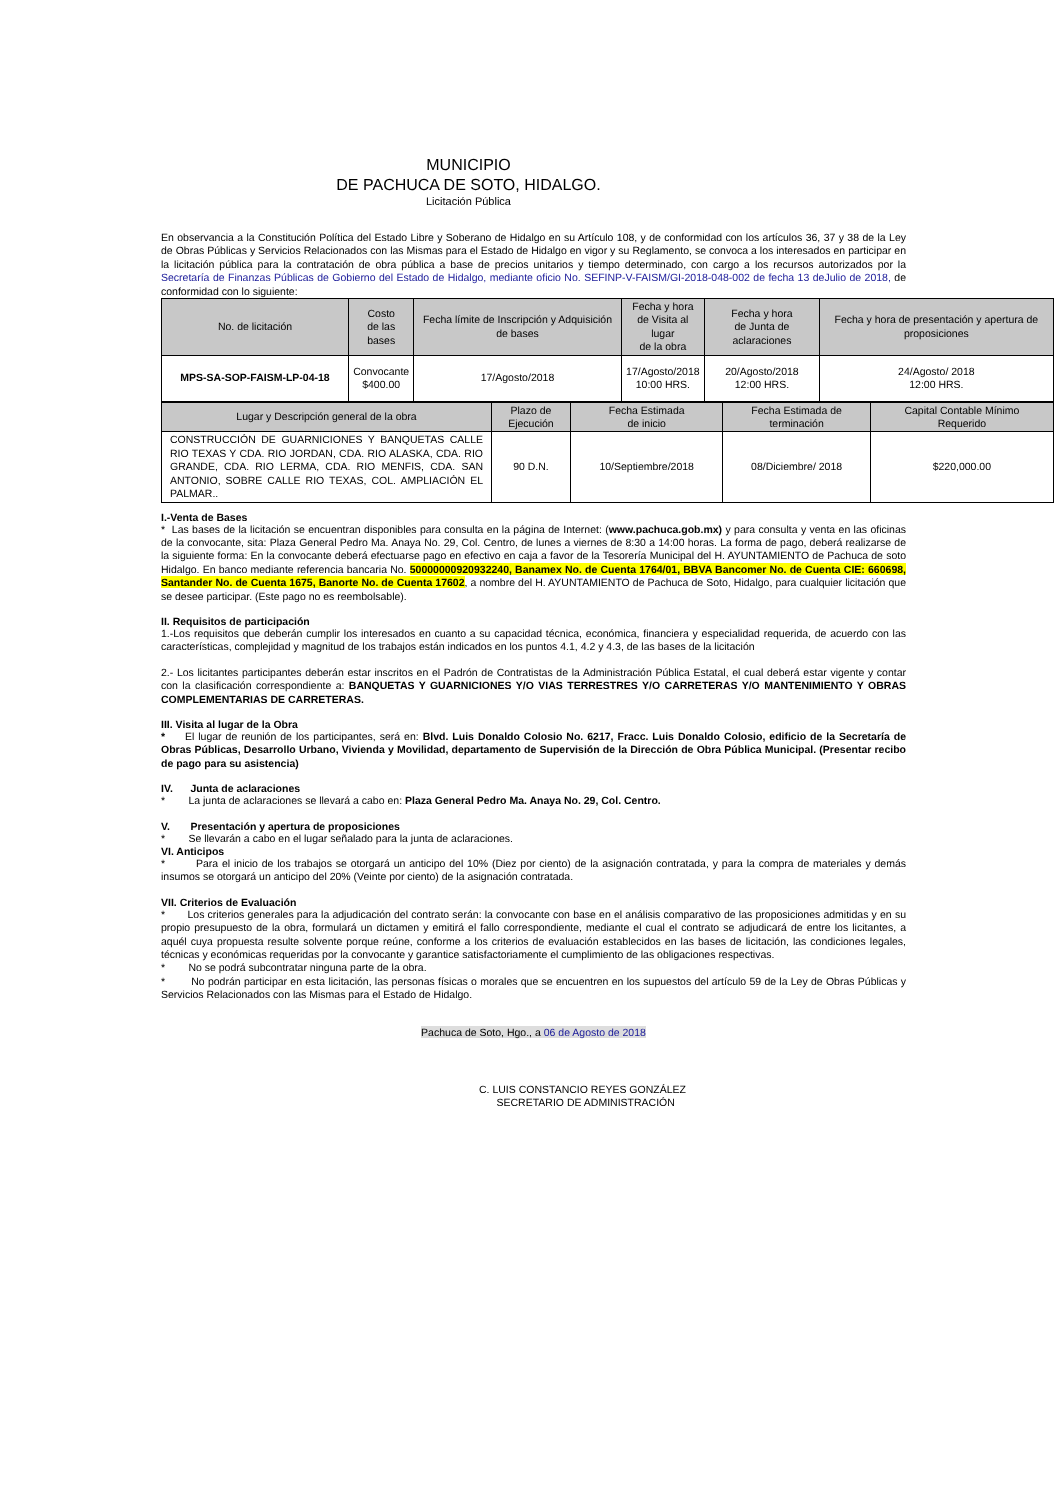MUNICIPIO
DE PACHUCA DE SOTO, HIDALGO.
Licitación Pública
En observancia a la Constitución Política del Estado Libre y Soberano de Hidalgo en su Artículo 108, y de conformidad con los artículos 36, 37 y 38 de la Ley de Obras Públicas y Servicios Relacionados con las Mismas para el Estado de Hidalgo en vigor y su Reglamento, se convoca a los interesados en participar en la licitación pública para la contratación de obra pública a base de precios unitarios y tiempo determinado, con cargo a los recursos autorizados por la Secretaría de Finanzas Públicas de Gobierno del Estado de Hidalgo, mediante oficio No. SEFINP-V-FAISM/GI-2018-048-002 de fecha 13 deJulio de 2018, de conformidad con lo siguiente:
| No. de licitación | Costo de las bases | Fecha límite de Inscripción y Adquisición de bases | Fecha y hora de Visita al lugar de la obra | Fecha y hora de Junta de aclaraciones | Fecha y hora de presentación y apertura de proposiciones |
| --- | --- | --- | --- | --- | --- |
| MPS-SA-SOP-FAISM-LP-04-18 | Convocante $400.00 | 17/Agosto/2018 | 17/Agosto/2018 10:00 HRS. | 20/Agosto/2018 12:00 HRS. | 24/Agosto/ 2018 12:00 HRS. |
| Lugar y Descripción general de la obra | Plazo de Ejecución | Fecha Estimada de inicio | Fecha Estimada de terminación | Capital Contable Mínimo Requerido |
| --- | --- | --- | --- | --- |
| CONSTRUCCIÓN DE GUARNICIONES Y BANQUETAS CALLE RIO TEXAS Y CDA. RIO JORDAN, CDA. RIO ALASKA, CDA. RIO GRANDE, CDA. RIO LERMA, CDA. RIO MENFIS, CDA. SAN ANTONIO, SOBRE CALLE RIO TEXAS, COL. AMPLIACIÓN EL PALMAR.. | 90 D.N. | 10/Septiembre/2018 | 08/Diciembre/ 2018 | $220,000.00 |
I.-Venta de Bases
* Las bases de la licitación se encuentran disponibles para consulta en la página de Internet: (www.pachuca.gob.mx) y para consulta y venta en las oficinas de la convocante, sita: Plaza General Pedro Ma. Anaya No. 29, Col. Centro, de lunes a viernes de 8:30 a 14:00 horas. La forma de pago, deberá realizarse de la siguiente forma: En la convocante deberá efectuarse pago en efectivo en caja a favor de la Tesorería Municipal del H. AYUNTAMIENTO de Pachuca de soto Hidalgo. En banco mediante referencia bancaria No. 50000000920932240, Banamex No. de Cuenta 1764/01, BBVA Bancomer No. de Cuenta CIE: 660698, Santander No. de Cuenta 1675, Banorte No. de Cuenta 17602, a nombre del H. AYUNTAMIENTO de Pachuca de Soto, Hidalgo, para cualquier licitación que se desee participar. (Este pago no es reembolsable).
II. Requisitos de participación
1.-Los requisitos que deberán cumplir los interesados en cuanto a su capacidad técnica, económica, financiera y especialidad requerida, de acuerdo con las características, complejidad y magnitud de los trabajos están indicados en los puntos 4.1, 4.2 y 4.3, de las bases de la licitación
2.- Los licitantes participantes deberán estar inscritos en el Padrón de Contratistas de la Administración Pública Estatal, el cual deberá estar vigente y contar con la clasificación correspondiente a: BANQUETAS Y GUARNICIONES Y/O VIAS TERRESTRES Y/O CARRETERAS Y/O MANTENIMIENTO Y OBRAS COMPLEMENTARIAS DE CARRETERAS.
III. Visita al lugar de la Obra
* El lugar de reunión de los participantes, será en: Blvd. Luis Donaldo Colosio No. 6217, Fracc. Luis Donaldo Colosio, edificio de la Secretaría de Obras Públicas, Desarrollo Urbano, Vivienda y Movilidad, departamento de Supervisión de la Dirección de Obra Pública Municipal. (Presentar recibo de pago para su asistencia)
IV. Junta de aclaraciones
* La junta de aclaraciones se llevará a cabo en: Plaza General Pedro Ma. Anaya No. 29, Col. Centro.
V. Presentación y apertura de proposiciones
* Se llevarán a cabo en el lugar señalado para la junta de aclaraciones.
VI. Anticipos
* Para el inicio de los trabajos se otorgará un anticipo del 10% (Diez por ciento) de la asignación contratada, y para la compra de materiales y demás insumos se otorgará un anticipo del 20% (Veinte por ciento) de la asignación contratada.
VII. Criterios de Evaluación
* Los criterios generales para la adjudicación del contrato serán: la convocante con base en el análisis comparativo de las proposiciones admitidas y en su propio presupuesto de la obra, formulará un dictamen y emitirá el fallo correspondiente, mediante el cual el contrato se adjudicará de entre los licitantes, a aquél cuya propuesta resulte solvente porque reúne, conforme a los criterios de evaluación establecidos en las bases de licitación, las condiciones legales, técnicas y económicas requeridas por la convocante y garantice satisfactoriamente el cumplimiento de las obligaciones respectivas.
* No se podrá subcontratar ninguna parte de la obra.
* No podrán participar en esta licitación, las personas físicas o morales que se encuentren en los supuestos del artículo 59 de la Ley de Obras Públicas y Servicios Relacionados con las Mismas para el Estado de Hidalgo.
Pachuca de Soto, Hgo., a 06 de Agosto de 2018
C. LUIS CONSTANCIO REYES GONZÁLEZ
SECRETARIO DE ADMINISTRACIÓN